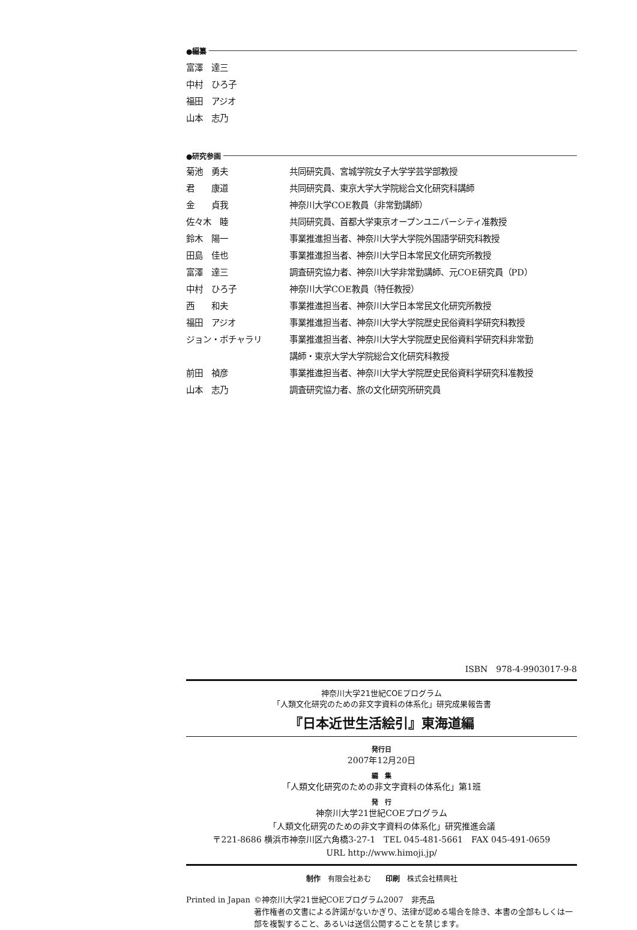●編纂
富澤　達三
中村　ひろ子
福田　アジオ
山本　志乃
●研究参画
| 菊池 勇夫 | 共同研究員、宮城学院女子大学学芸学部教授 |
| 君 康道 | 共同研究員、東京大学大学院総合文化研究科講師 |
| 金 貞我 | 神奈川大学COE教員（非常勤講師） |
| 佐々木 睦 | 共同研究員、首都大学東京オープンユニバーシティ准教授 |
| 鈴木 陽一 | 事業推進担当者、神奈川大学大学院外国語学研究科教授 |
| 田島 佳也 | 事業推進担当者、神奈川大学日本常民文化研究所教授 |
| 富澤 達三 | 調査研究協力者、神奈川大学非常勤講師、元COE研究員（PD） |
| 中村 ひろ子 | 神奈川大学COE教員（特任教授） |
| 西 和夫 | 事業推進担当者、神奈川大学日本常民文化研究所教授 |
| 福田 アジオ | 事業推進担当者、神奈川大学大学院歴史民俗資料学研究科教授 |
| ジョン・ボチャラリ | 事業推進担当者、神奈川大学大学院歴史民俗資料学研究科非常勤 講師・東京大学大学院総合文化研究科教授 |
| 前田 禎彦 | 事業推進担当者、神奈川大学大学院歴史民俗資料学研究科准教授 |
| 山本 志乃 | 調査研究協力者、旅の文化研究所研究員 |
ISBN　978-4-9903017-9-8
神奈川大学21世紀COEプログラム
「人類文化研究のための非文字資料の体系化」研究成果報告書
『日本近世生活絵引』東海道編
発行日
2007年12月20日
編　集
「人類文化研究のための非文字資料の体系化」第1班
発　行
神奈川大学21世紀COEプログラム
「人類文化研究のための非文字資料の体系化」研究推進会議
〒221-8686 横浜市神奈川区六角橋3-27-1　TEL 045-481-5661　FAX 045-491-0659
URL http://www.himoji.jp/
制作　有限会社あむ　　印刷　株式会社精興社
Printed in Japan
©神奈川大学21世紀COEプログラム2007　非売品
著作権者の文書による許諾がないかぎり、法律が認める場合を除き、本書の全部もしくは一部を複製すること、あるいは送信公開することを禁じます。